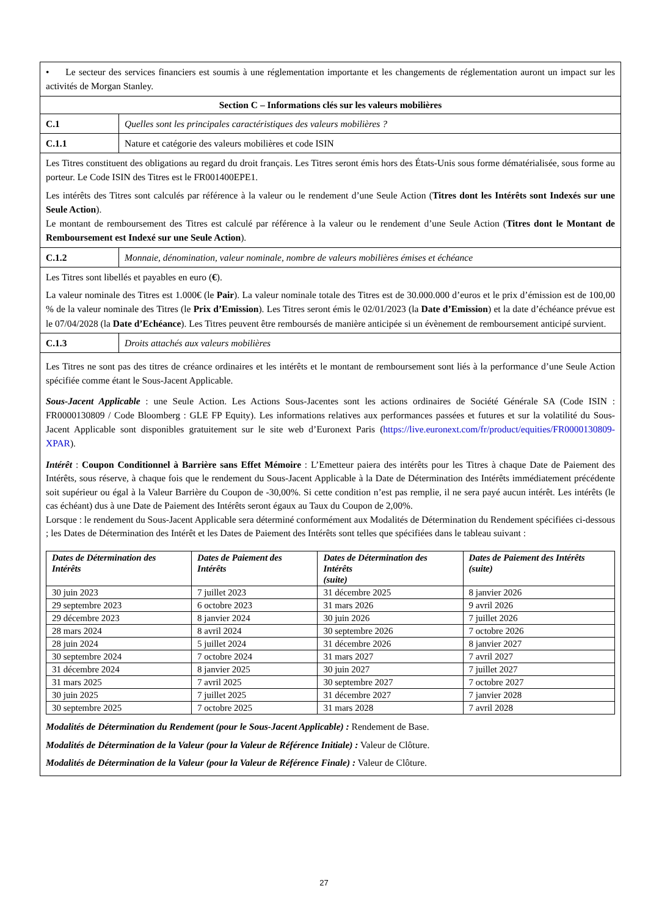| • Le secteur des services financiers est soumis à une réglementation importante et les changements de réglementation auront un impact sur les activités de Morgan Stanley. | |
| Section C – Informations clés sur les valeurs mobilières | |
| C.1 | Quelles sont les principales caractéristiques des valeurs mobilières ? |
| C.1.1 | Nature et catégorie des valeurs mobilières et code ISIN |
| Les Titres constituent des obligations au regard du droit français. Les Titres seront émis hors des États-Unis sous forme dématérialisée, sous forme au porteur. Le Code ISIN des Titres est le FR001400EPE1. Les intérêts des Titres sont calculés par référence à la valeur ou le rendement d’une Seule Action ( Titres dont les Intérêts sont Indexés sur une Seule Action ). Le montant de remboursement des Titres est calculé par référence à la valeur ou le rendement d’une Seule Action ( Titres dont le Montant de Remboursement est Indexé sur une Seule Action ). | |
| C.1.2 | Monnaie, dénomination, valeur nominale, nombre de valeurs mobilières émises et échéance |
| Les Titres sont libellés et payables en euro ( € ). La valeur nominale des Titres est 1.000€ (le Pair ). La valeur nominale totale des Titres est de 30.000.000 d’euros et le prix d’émission est de 100,00 % de la valeur nominale des Titres (le Prix d’Emission ). Les Titres seront émis le 02/01/2023 (la Date d’Emission ) et la date d’échéance prévue est le 07/04/2028 (la Date d’Echéance ). Les Titres peuvent être remboursés de manière anticipée si un évènement de remboursement anticipé survient. | |
| C.1.3 | Droits attachés aux valeurs mobilières |
| Les Titres ne sont pas des titres de créance ordinaires et les intérêts et le montant de remboursement sont liés à la performance d’une Seule Action spécifiée comme étant le Sous-Jacent Applicable. Sous-Jacent Applicable : une Seule Action. Les Actions Sous-Jacentes sont les actions ordinaires de Société Générale SA (Code ISIN : FR0000130809 / Code Bloomberg : GLE FP Equity). Les informations relatives aux performances passées et futures et sur la volatilité du Sous-Jacent Applicable sont disponibles gratuitement sur le site web d’Euronext Paris ( https://live.euronext.com/fr/product/equities/FR0000130809-XPAR ). Intérêt : Coupon Conditionnel à Barrière sans Effet Mémoire : L’Emetteur paiera des intérêts pour les Titres à chaque Date de Paiement des Intérêts, sous réserve, à chaque fois que le rendement du Sous-Jacent Applicable à la Date de Détermination des Intérêts immédiatement précédente soit supérieur ou égal à la Valeur Barrière du Coupon de -30,00%. Si cette condition n’est pas remplie, il ne sera payé aucun intérêt. Les intérêts (le cas échéant) dus à une Date de Paiement des Intérêts seront égaux au Taux du Coupon de 2,00%. Lorsque : le rendement du Sous-Jacent Applicable sera déterminé conformément aux Modalités de Détermination du Rendement spécifiées ci-dessous ; les Dates de Détermination des Intérêt et les Dates de Paiement des Intérêts sont telles que spécifiées dans le tableau suivant : / Dates de Détermination des Intérêts / Dates de Paiement des Intérêts / Dates de Détermination des Intérêts (suite) / Dates de Paiement des Intérêts (suite) / / --- / --- / --- / --- / / 30 juin 2023 / 7 juillet 2023 / 31 décembre 2025 / 8 janvier 2026 / / 29 septembre 2023 / 6 octobre 2023 / 31 mars 2026 / 9 avril 2026 / / 29 décembre 2023 / 8 janvier 2024 / 30 juin 2026 / 7 juillet 2026 / / 28 mars 2024 / 8 avril 2024 / 30 septembre 2026 / 7 octobre 2026 / / 28 juin 2024 / 5 juillet 2024 / 31 décembre 2026 / 8 janvier 2027 / / 30 septembre 2024 / 7 octobre 2024 / 31 mars 2027 / 7 avril 2027 / / 31 décembre 2024 / 8 janvier 2025 / 30 juin 2027 / 7 juillet 2027 / / 31 mars 2025 / 7 avril 2025 / 30 septembre 2027 / 7 octobre 2027 / / 30 juin 2025 / 7 juillet 2025 / 31 décembre 2027 / 7 janvier 2028 / / 30 septembre 2025 / 7 octobre 2025 / 31 mars 2028 / 7 avril 2028 / Modalités de Détermination du Rendement (pour le Sous-Jacent Applicable) : Rendement de Base. Modalités de Détermination de la Valeur (pour la Valeur de Référence Initiale) : Valeur de Clôture. Modalités de Détermination de la Valeur (pour la Valeur de Référence Finale) : Valeur de Clôture. | |
27